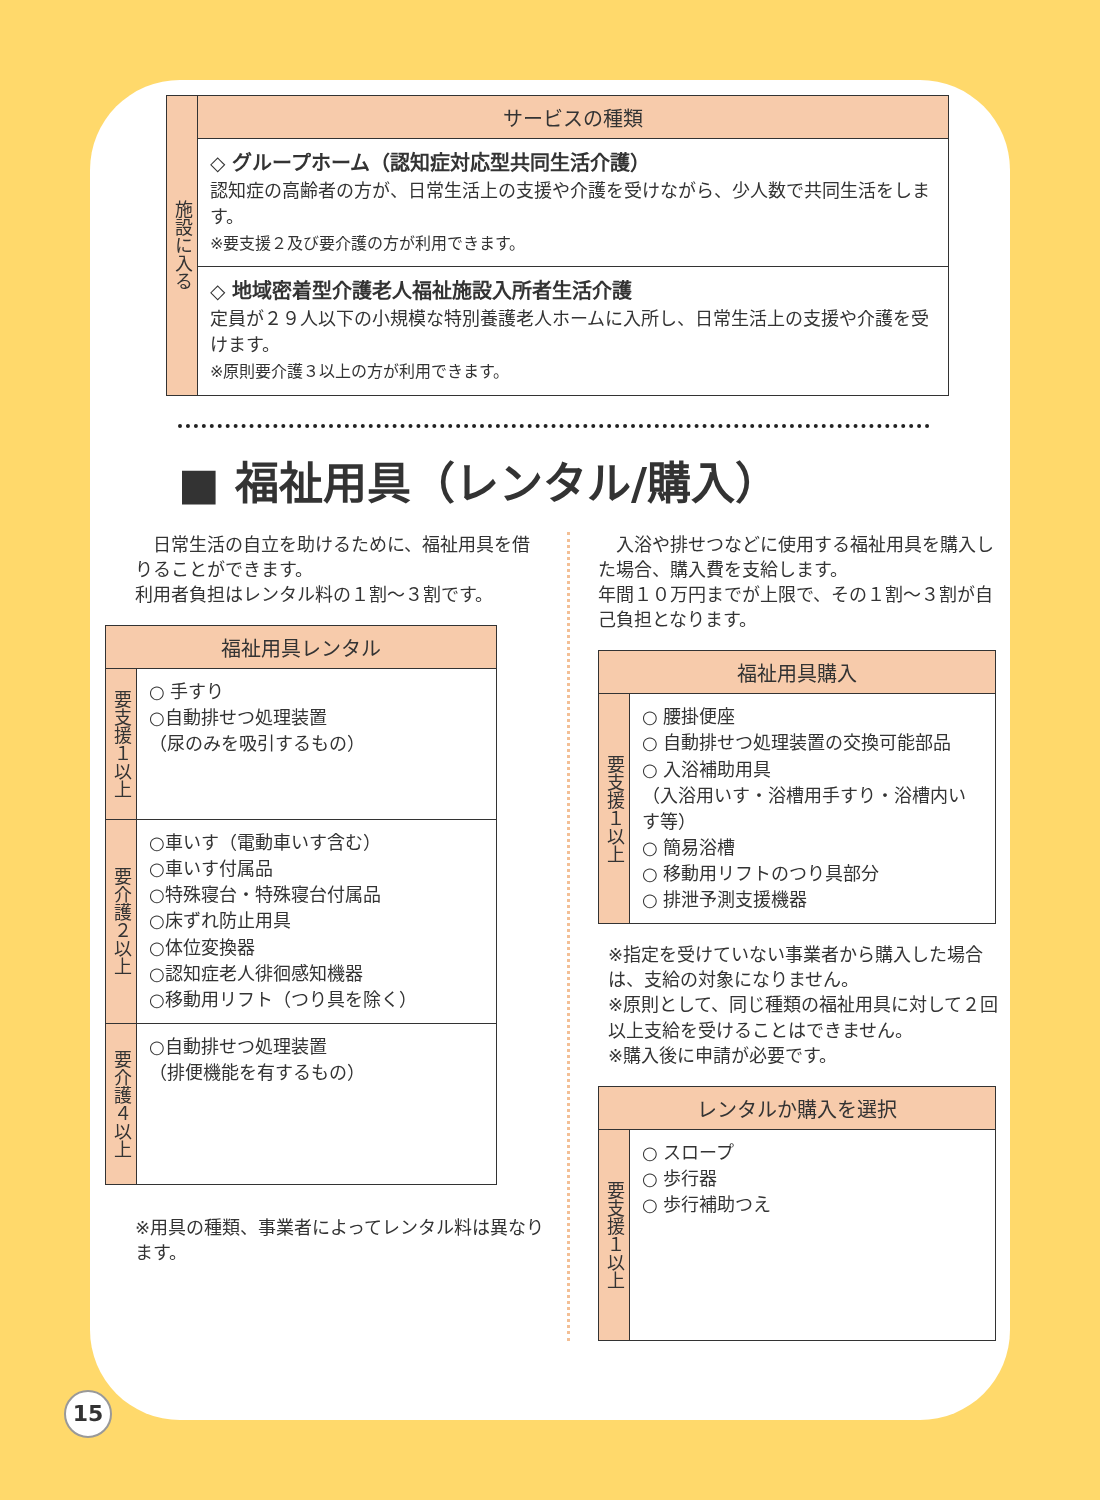| 施設に入る | サービスの種類 |
| | ◇ グループホーム（認知症対応型共同生活介護） 認知症の高齢者の方が、日常生活上の支援や介護を受けながら、少人数で共同生活をします。 ※要支援２及び要介護の方が利用できます。 |
| | ◇ 地域密着型介護老人福祉施設入所者生活介護 定員が２９人以下の小規模な特別養護老人ホームに入所し、日常生活上の支援や介護を受けます。 ※原則要介護３以上の方が利用できます。 |
■ 福祉用具（レンタル/購入）
　日常生活の自立を助けるために、福祉用具を借りることができます。
利用者負担はレンタル料の１割～３割です。
| 福祉用具レンタル | |
| --- | --- |
| 要支援１以上 | ○ 手すり ○自動排せつ処理装置 （尿のみを吸引するもの） |
| 要介護２以上 | ○車いす（電動車いす含む） ○車いす付属品 ○特殊寝台・特殊寝台付属品 ○床ずれ防止用具 ○体位変換器 ○認知症老人徘徊感知機器 ○移動用リフト（つり具を除く） |
| 要介護４以上 | ○自動排せつ処理装置 （排便機能を有するもの） |
※用具の種類、事業者によってレンタル料は異なります。
　入浴や排せつなどに使用する福祉用具を購入した場合、購入費を支給します。
年間１０万円までが上限で、その１割～３割が自己負担となります。
| 福祉用具購入 | |
| --- | --- |
| 要支援１以上 | ○ 腰掛便座 ○ 自動排せつ処理装置の交換可能部品 ○ 入浴補助用具 （入浴用いす・浴槽用手すり・浴槽内いす等） ○ 簡易浴槽 ○ 移動用リフトのつり具部分 ○ 排泄予測支援機器 |
※指定を受けていない事業者から購入した場合は、支給の対象になりません。
※原則として、同じ種類の福祉用具に対して２回以上支給を受けることはできません。
※購入後に申請が必要です。
| レンタルか購入を選択 | |
| --- | --- |
| 要支援１以上 | ○ スロープ ○ 歩行器 ○ 歩行補助つえ |
15